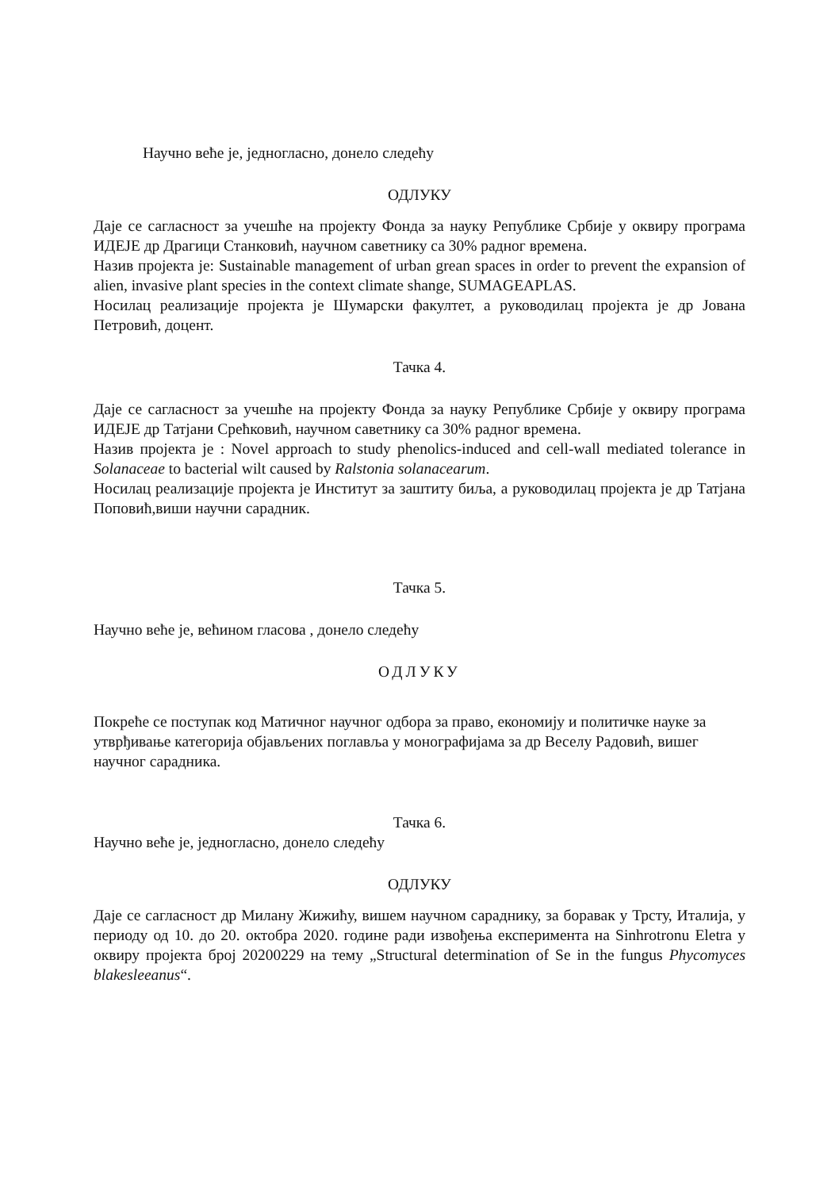Научно веће је, једногласно, донело следећу
ОДЛУКУ
Даје се сагласност за учешће на пројекту Фонда за науку Републике Србије у оквиру програма ИДЕЈЕ др Драгици Станковић, научном саветнику са 30% радног времена.
Назив пројекта је: Sustainable management of urban grean spaces in order to prevent the expansion of alien, invasive plant species in the context climate shange, SUMAGEAPLAS.
Носилац реализације пројекта је Шумарски факултет, а руководилац пројекта је др Јована Петровић, доцент.
Тачка 4.
Даје се сагласност за учешће на пројекту Фонда за науку Републике Србије у оквиру програма ИДЕЈЕ др Татјани Срећковић, научном саветнику са 30% радног времена.
Назив пројекта је : Novel approach to study phenolics-induced and cell-wall mediated tolerance in Solanaceae to bacterial wilt caused by Ralstonia solanacearum.
Носилац реализације пројекта је Институт за заштиту биља, а руководилац пројекта је др Татјана Поповић,виши научни сарадник.
Тачка 5.
Научно веће је, већином гласова , донело следећу
ОДЛУКУ
Покреће се поступак код Матичног научног одбора за право, економију и политичке науке за утврђивање категорија објављених поглавља у монографијама за др Веселу Радовић, вишег научног сарадника.
Тачка 6.
Научно веће је, једногласно, донело следећу
ОДЛУКУ
Даје се сагласност др Милану Жижићу, вишем научном сараднику, за боравак у Трсту, Италија, у периоду од 10. до 20. октобра 2020. године ради извођења експеримента на Sinhrotronu Eletra у оквиру пројекта број 20200229 на тему „Structural determination of Se in the fungus Phycomyces blakesleeanus“.